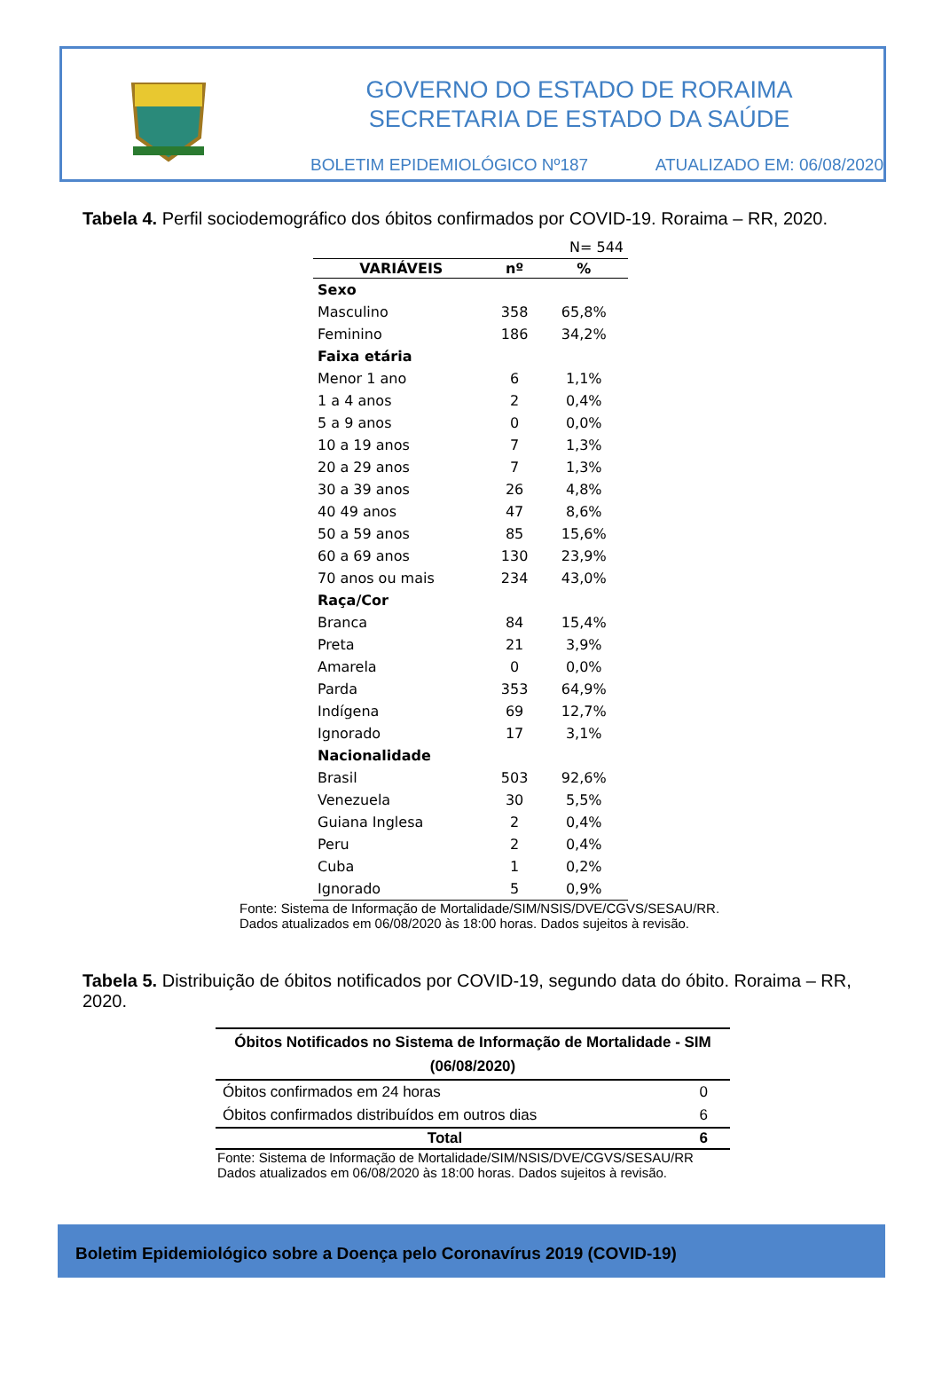GOVERNO DO ESTADO DE RORAIMA
SECRETARIA DE ESTADO DA SAÚDE
BOLETIM EPIDEMIOLÓGICO Nº187 ATUALIZADO EM: 06/08/2020
Tabela 4. Perfil sociodemográfico dos óbitos confirmados por COVID-19. Roraima – RR, 2020.
| | | N= 544 |
| VARIÁVEIS | nº | % |
| Sexo | | |
| Masculino | 358 | 65,8% |
| Feminino | 186 | 34,2% |
| Faixa etária | | |
| Menor 1 ano | 6 | 1,1% |
| 1 a 4 anos | 2 | 0,4% |
| 5 a 9 anos | 0 | 0,0% |
| 10 a 19 anos | 7 | 1,3% |
| 20 a 29 anos | 7 | 1,3% |
| 30 a 39 anos | 26 | 4,8% |
| 40 49 anos | 47 | 8,6% |
| 50 a 59 anos | 85 | 15,6% |
| 60 a 69 anos | 130 | 23,9% |
| 70 anos ou mais | 234 | 43,0% |
| Raça/Cor | | |
| Branca | 84 | 15,4% |
| Preta | 21 | 3,9% |
| Amarela | 0 | 0,0% |
| Parda | 353 | 64,9% |
| Indígena | 69 | 12,7% |
| Ignorado | 17 | 3,1% |
| Nacionalidade | | |
| Brasil | 503 | 92,6% |
| Venezuela | 30 | 5,5% |
| Guiana Inglesa | 2 | 0,4% |
| Peru | 2 | 0,4% |
| Cuba | 1 | 0,2% |
| Ignorado | 5 | 0,9% |
Fonte: Sistema de Informação de Mortalidade/SIM/NSIS/DVE/CGVS/SESAU/RR.
Dados atualizados em 06/08/2020 às 18:00 horas. Dados sujeitos à revisão.
Tabela 5. Distribuição de óbitos notificados por COVID-19, segundo data do óbito. Roraima – RR, 2020.
| Óbitos Notificados no Sistema de Informação de Mortalidade - SIM (06/08/2020) | |
| --- | --- |
| Óbitos confirmados em 24 horas | 0 |
| Óbitos confirmados distribuídos em outros dias | 6 |
| Total | 6 |
Fonte: Sistema de Informação de Mortalidade/SIM/NSIS/DVE/CGVS/SESAU/RR
Dados atualizados em 06/08/2020 às 18:00 horas. Dados sujeitos à revisão.
Boletim Epidemiológico sobre a Doença pelo Coronavírus 2019 (COVID-19)